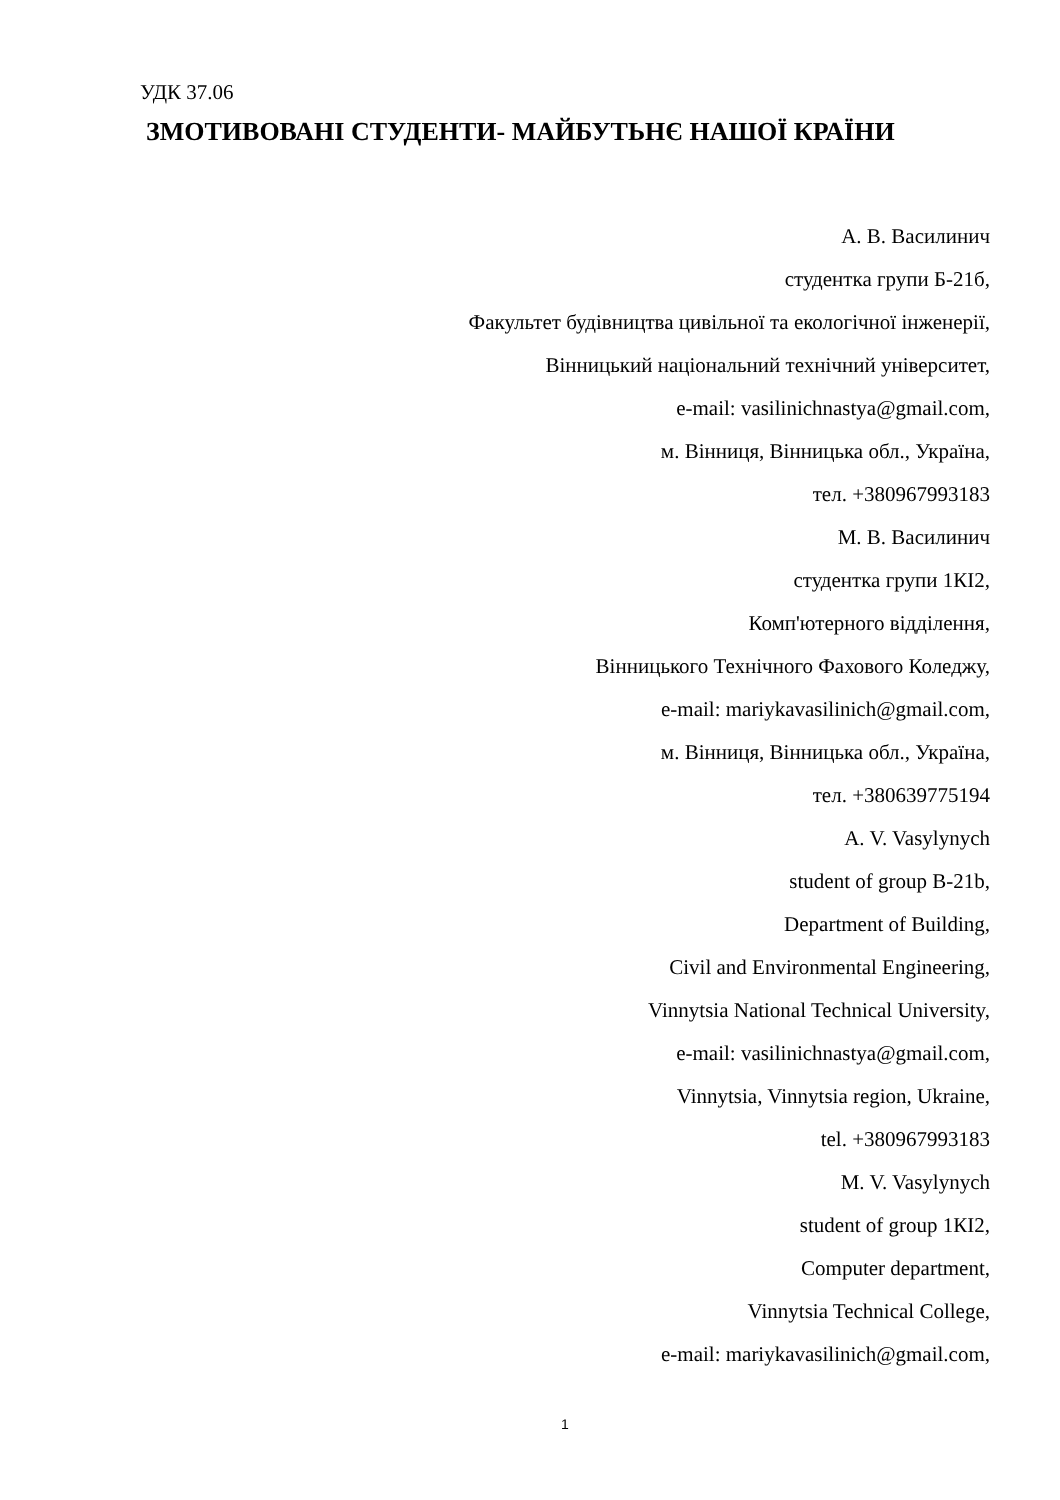УДК 37.06
ЗМОТИВОВАНІ СТУДЕНТИ- МАЙБУТЬНЄ НАШОЇ КРАЇНИ
А. В. Василинич
студентка групи Б-21б,
Факультет будівництва цивільної та екологічної інженерії,
Вінницький національний технічний університет,
e-mail: vasilinichnastya@gmail.com,
м. Вінниця, Вінницька обл., Україна,
тел. +380967993183
М. В. Василинич
студентка групи 1КІ2,
Комп'ютерного відділення,
Вінницького Технічного Фахового Коледжу,
e-mail: mariykavasilinich@gmail.com,
м. Вінниця, Вінницька обл., Україна,
тел. +380639775194
A. V. Vasylynych
student of group B-21b,
Department of Building,
Civil and Environmental Engineering,
Vinnytsia National Technical University,
e-mail: vasilinichnastya@gmail.com,
Vinnytsia, Vinnytsia region, Ukraine,
tel. +380967993183
M. V. Vasylynych
student of group 1КІ2,
Computer department,
Vinnytsia Technical College,
e-mail: mariykavasilinich@gmail.com,
1